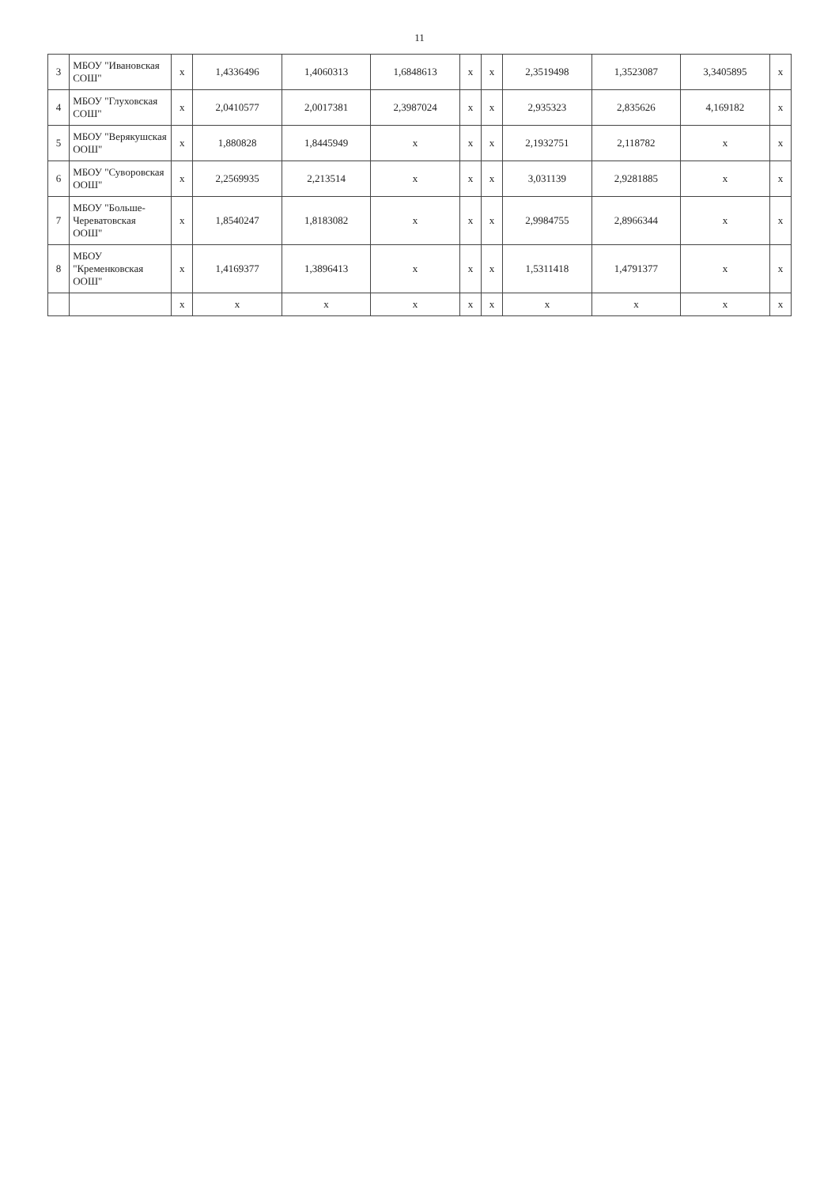11
| 3 | МБОУ "Ивановская СОШ" | x | 1,4336496 | 1,4060313 | 1,6848613 | x | x | 2,3519498 | 1,3523087 | 3,3405895 | x |
| 4 | МБОУ "Глуховская СОШ" | x | 2,0410577 | 2,0017381 | 2,3987024 | x | x | 2,935323 | 2,835626 | 4,169182 | x |
| 5 | МБОУ "Верякушская ООШ" | x | 1,880828 | 1,8445949 | x | x | x | 2,1932751 | 2,118782 | x | x |
| 6 | МБОУ "Суворовская ООШ" | x | 2,2569935 | 2,213514 | x | x | x | 3,031139 | 2,9281885 | x | x |
| 7 | МБОУ "Больше-Череватовская ООШ" | x | 1,8540247 | 1,8183082 | x | x | x | 2,9984755 | 2,8966344 | x | x |
| 8 | МБОУ "Кременковская ООШ" | x | 1,4169377 | 1,3896413 | x | x | x | 1,5311418 | 1,4791377 | x | x |
| | | x | x | x | x | x | x | x | x | x | x |